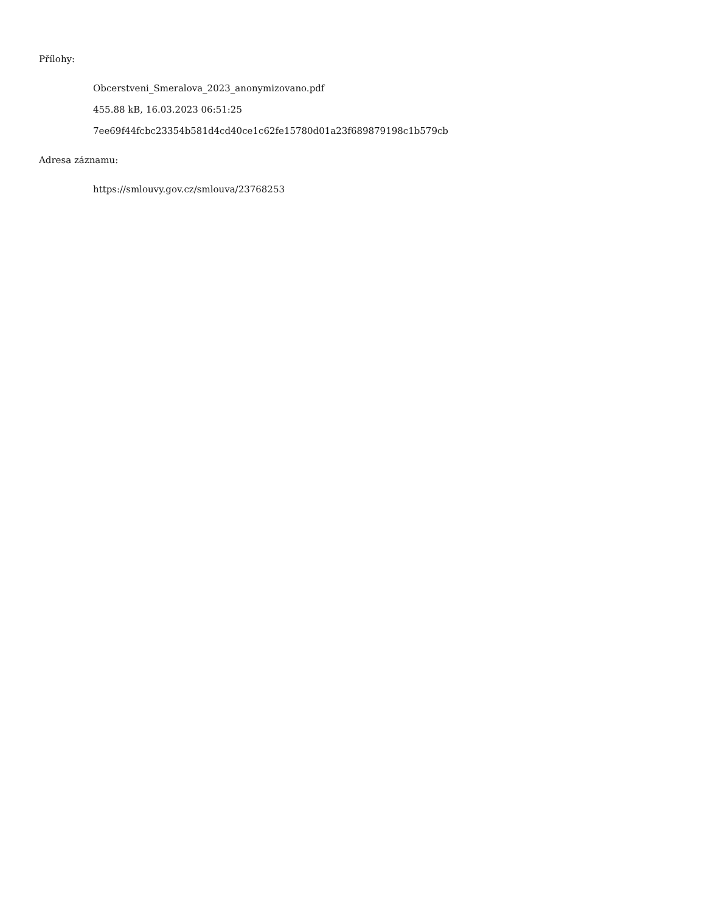Přílohy:
Obcerstveni_Smeralova_2023_anonymizovano.pdf
455.88 kB, 16.03.2023 06:51:25
7ee69f44fcbc23354b581d4cd40ce1c62fe15780d01a23f689879198c1b579cb
Adresa záznamu:
https://smlouvy.gov.cz/smlouva/23768253